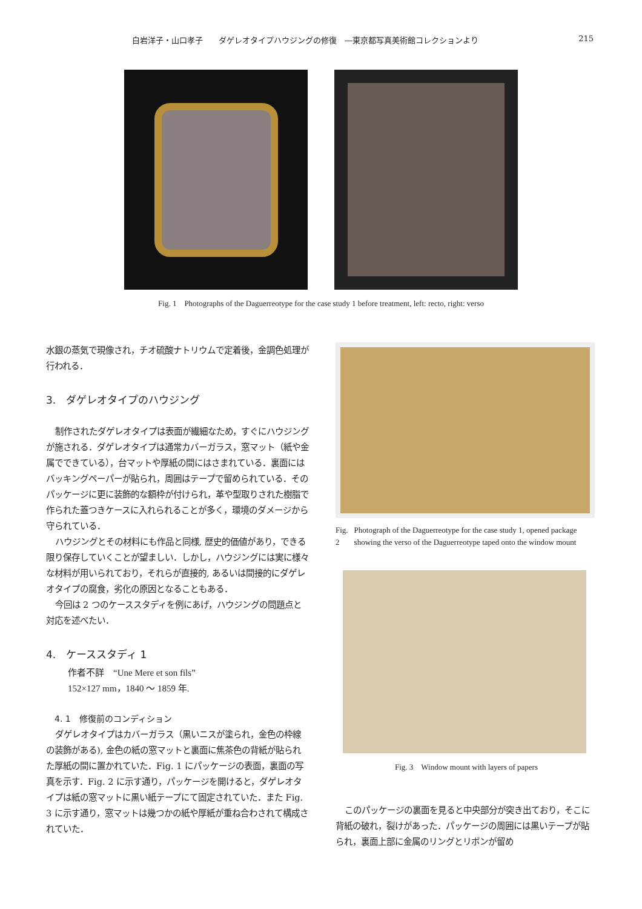白岩洋子・山口孝子　　ダゲレオタイプハウジングの修復　―東京都写真美術館コレクションより 215
Fig. 1　Photographs of the Daguerreotype for the case study 1 before treatment, left: recto, right: verso
水銀の蒸気で現像され，チオ硫酸ナトリウムで定着後，金調色処理が行われる．
3.　ダゲレオタイプのハウジング
制作されたダゲレオタイプは表面が繊細なため，すぐにハウジングが施される．ダゲレオタイプは通常カバーガラス，窓マット（紙や金属でできている），台マットや厚紙の間にはさまれている．裏面にはバッキングペーパーが貼られ，周囲はテープで留められている．そのパッケージに更に装飾的な額枠が付けられ，革や型取りされた樹脂で作られた蓋つきケースに入れられることが多く，環境のダメージから守られている．
ハウジングとその材料にも作品と同様, 歴史的価値があり，できる限り保存していくことが望ましい．しかし，ハウジングには実に様々な材料が用いられており，それらが直接的, あるいは間接的にダゲレオタイプの腐食，劣化の原因となることもある．
今回は 2 つのケーススタディを例にあげ，ハウジングの問題点と対応を述べたい．
4.　ケーススタディ 1
作者不詳　“Une Mere et son fils”
152×127 mm，1840 ～ 1859 年.
4. 1　修復前のコンディション
ダゲレオタイプはカバーガラス（黒いニスが塗られ，金色の枠線の装飾がある), 金色の紙の窓マットと裏面に焦茶色の背紙が貼られた厚紙の間に置かれていた．Fig. 1 にパッケージの表面，裏面の写真を示す．Fig. 2 に示す通り，パッケージを開けると，ダゲレオタイプは紙の窓マットに黒い紙テープにて固定されていた．また Fig. 3 に示す通り，窓マットは幾つかの紙や厚紙が重ね合わされて構成されていた．
Fig. 2 Photograph of the Daguerreotype for the case study 1, opened package showing the verso of the Daguerreotype taped onto the window mount
Fig. 3　Window mount with layers of papers
このパッケージの裏面を見ると中央部分が突き出ており，そこに背紙の破れ，裂けがあった．パッケージの周囲には黒いテープが貼られ，裏面上部に金属のリングとリボンが留め